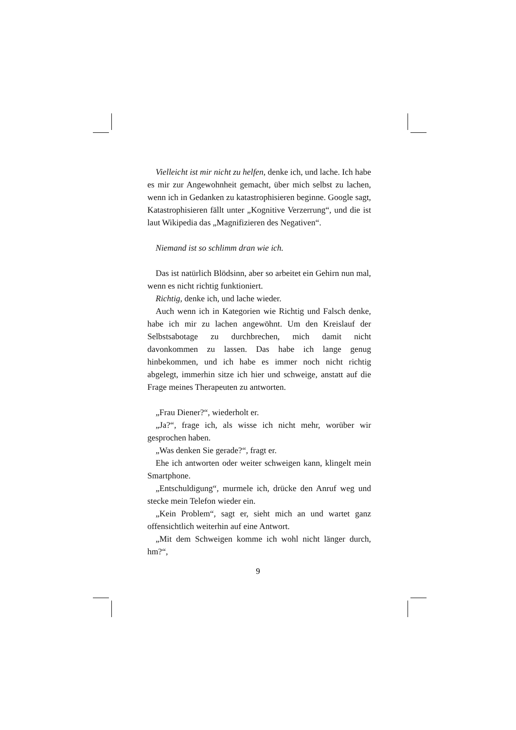Vielleicht ist mir nicht zu helfen, denke ich, und lache. Ich habe es mir zur Angewohnheit gemacht, über mich selbst zu lachen, wenn ich in Gedanken zu katastrophisieren beginne. Google sagt, Katastrophisieren fällt unter „Kognitive Verzerrung“, und die ist laut Wikipedia das „Magnifizieren des Negativen“.
Niemand ist so schlimm dran wie ich.
Das ist natürlich Blödsinn, aber so arbeitet ein Gehirn nun mal, wenn es nicht richtig funktioniert.
Richtig, denke ich, und lache wieder.
Auch wenn ich in Kategorien wie Richtig und Falsch denke, habe ich mir zu lachen angewöhnt. Um den Kreislauf der Selbstsabotage zu durchbrechen, mich damit nicht davonkommen zu lassen. Das habe ich lange genug hinbekommen, und ich habe es immer noch nicht richtig abgelegt, immerhin sitze ich hier und schweige, anstatt auf die Frage meines Therapeuten zu antworten.
„Frau Diener?“, wiederholt er.
„Ja?“, frage ich, als wisse ich nicht mehr, worüber wir gesprochen haben.
„Was denken Sie gerade?“, fragt er.
Ehe ich antworten oder weiter schweigen kann, klingelt mein Smartphone.
„Entschuldigung“, murmele ich, drücke den Anruf weg und stecke mein Telefon wieder ein.
„Kein Problem“, sagt er, sieht mich an und wartet ganz offensichtlich weiterhin auf eine Antwort.
„Mit dem Schweigen komme ich wohl nicht länger durch, hm?“,
9